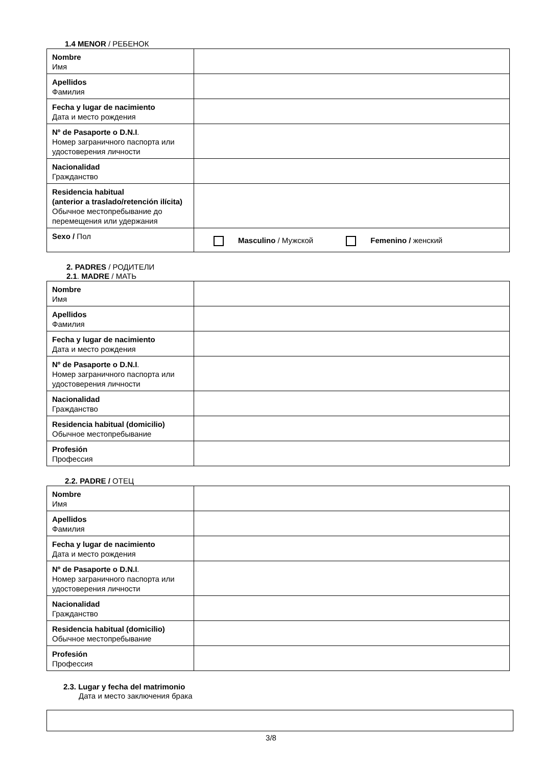1.4 MENOR / РЕБЕНОК
| Nombre Имя | |
| Apellidos Фамилия | |
| Fecha y lugar de nacimiento Дата и место рождения | |
| Nº de Pasaporte o D.N.I . Номер заграничного паспорта или удостоверения личности | |
| Nacionalidad Гражданство | |
| Residencia habitual (anterior a traslado/retención ilícita) Обычное местопребывание до перемещения или удержания | |
| Sexo / Пол | Masculino / Мужской Femenino / женский |
2. PADRES / РОДИТЕЛИ
2.1. MADRE / МАТЬ
| Nombre Имя | |
| Apellidos Фамилия | |
| Fecha y lugar de nacimiento Дата и место рождения | |
| Nº de Pasaporte o D.N.I . Номер заграничного паспорта или удостоверения личности | |
| Nacionalidad Гражданство | |
| Residencia habitual (domicilio) Обычное местопребывание | |
| Profesión Профессия | |
2.2. PADRE / ОТЕЦ
| Nombre Имя | |
| Apellidos Фамилия | |
| Fecha y lugar de nacimiento Дата и место рождения | |
| Nº de Pasaporte o D.N.I . Номер заграничного паспорта или удостоверения личности | |
| Nacionalidad Гражданство | |
| Residencia habitual (domicilio) Обычное местопребывание | |
| Profesión Профессия | |
2.3. Lugar y fecha del matrimonio
Дата и место заключения брака
3/8